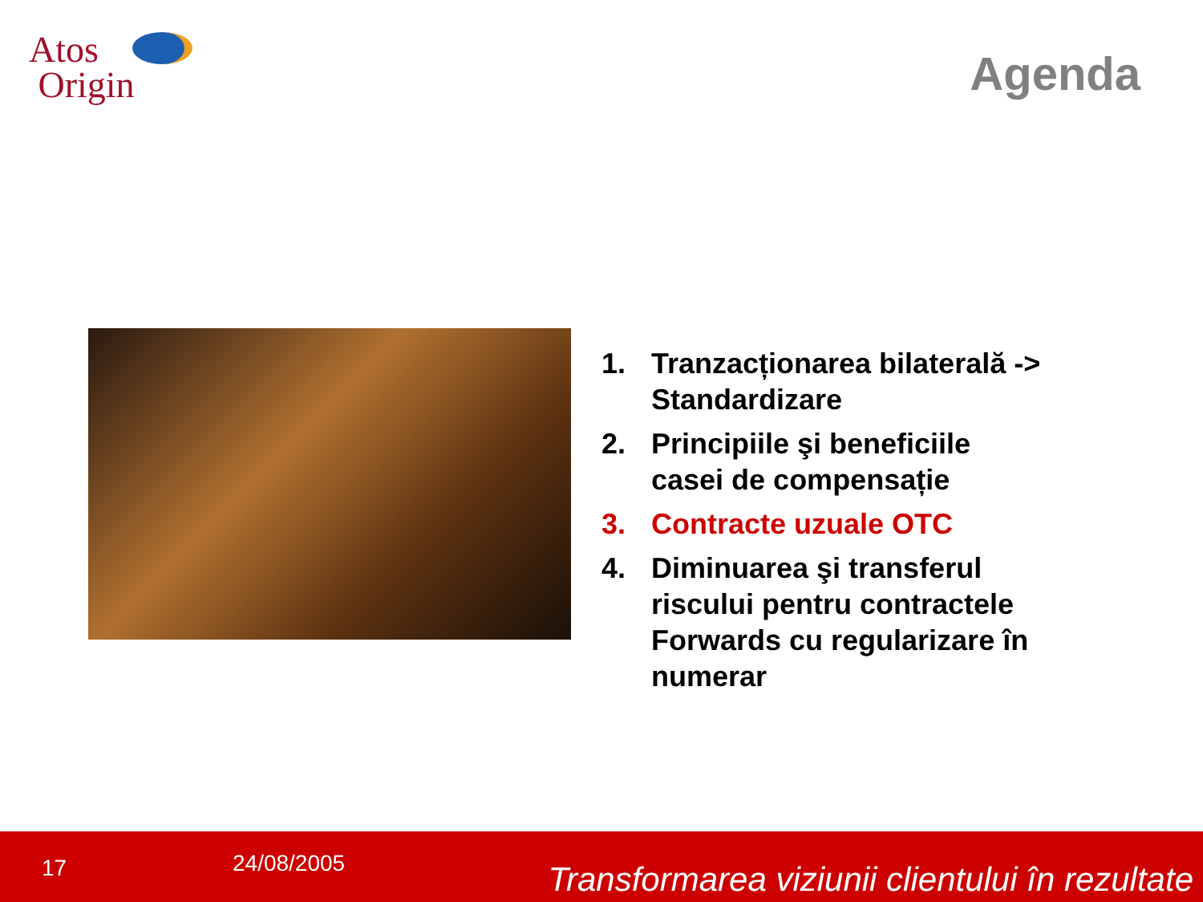Atos
Origin
Agenda
1. Tranzacționarea bilaterală -> Standardizare
2. Principiile şi beneficiile casei de compensație
3. Contracte uzuale OTC
4. Diminuarea şi transferul riscului pentru contractele Forwards cu regularizare în numerar
17 24/08/2005 Transformarea viziunii clientului în rezultate